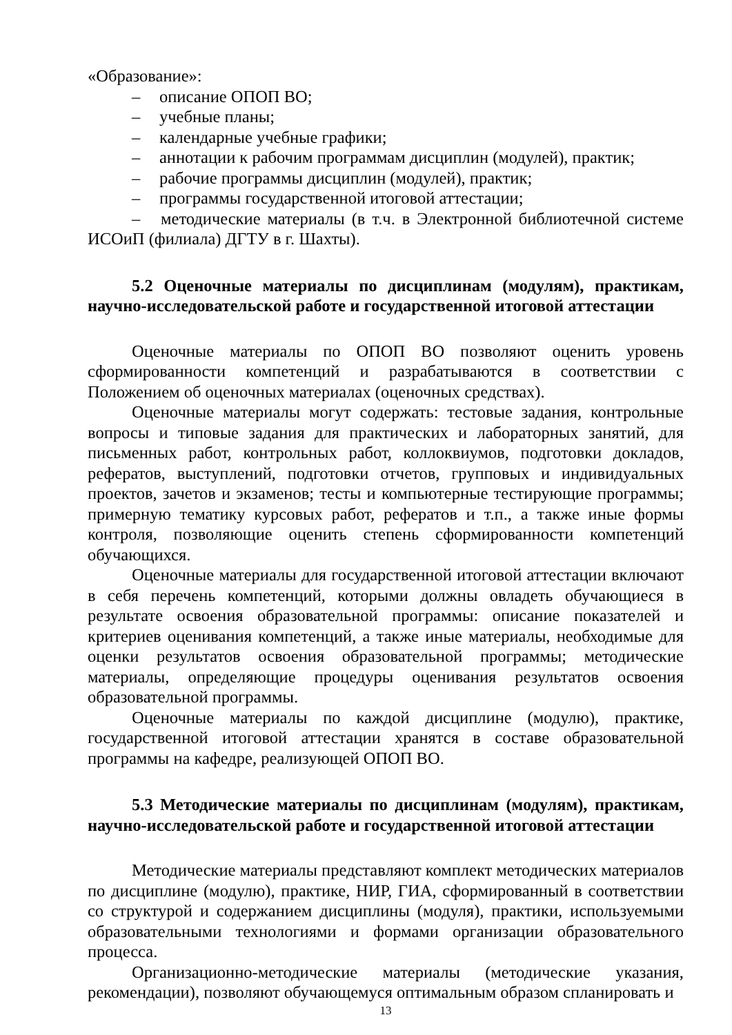«Образование»:
– описание ОПОП ВО;
– учебные планы;
– календарные учебные графики;
– аннотации к рабочим программам дисциплин (модулей), практик;
– рабочие программы дисциплин (модулей), практик;
– программы государственной итоговой аттестации;
– методические материалы (в т.ч. в Электронной библиотечной системе ИСОиП (филиала) ДГТУ в г. Шахты).
5.2 Оценочные материалы по дисциплинам (модулям), практикам, научно-исследовательской работе и государственной итоговой аттестации
Оценочные материалы по ОПОП ВО позволяют оценить уровень сформированности компетенций и разрабатываются в соответствии с Положением об оценочных материалах (оценочных средствах).
Оценочные материалы могут содержать: тестовые задания, контрольные вопросы и типовые задания для практических и лабораторных занятий, для письменных работ, контрольных работ, коллоквиумов, подготовки докладов, рефератов, выступлений, подготовки отчетов, групповых и индивидуальных проектов, зачетов и экзаменов; тесты и компьютерные тестирующие программы; примерную тематику курсовых работ, рефератов и т.п., а также иные формы контроля, позволяющие оценить степень сформированности компетенций обучающихся.
Оценочные материалы для государственной итоговой аттестации включают в себя перечень компетенций, которыми должны овладеть обучающиеся в результате освоения образовательной программы: описание показателей и критериев оценивания компетенций, а также иные материалы, необходимые для оценки результатов освоения образовательной программы; методические материалы, определяющие процедуры оценивания результатов освоения образовательной программы.
Оценочные материалы по каждой дисциплине (модулю), практике, государственной итоговой аттестации хранятся в составе образовательной программы на кафедре, реализующей ОПОП ВО.
5.3 Методические материалы по дисциплинам (модулям), практикам, научно-исследовательской работе и государственной итоговой аттестации
Методические материалы представляют комплект методических материалов по дисциплине (модулю), практике, НИР, ГИА, сформированный в соответствии со структурой и содержанием дисциплины (модуля), практики, используемыми образовательными технологиями и формами организации образовательного процесса.
Организационно-методические материалы (методические указания, рекомендации), позволяют обучающемуся оптимальным образом спланировать и
13